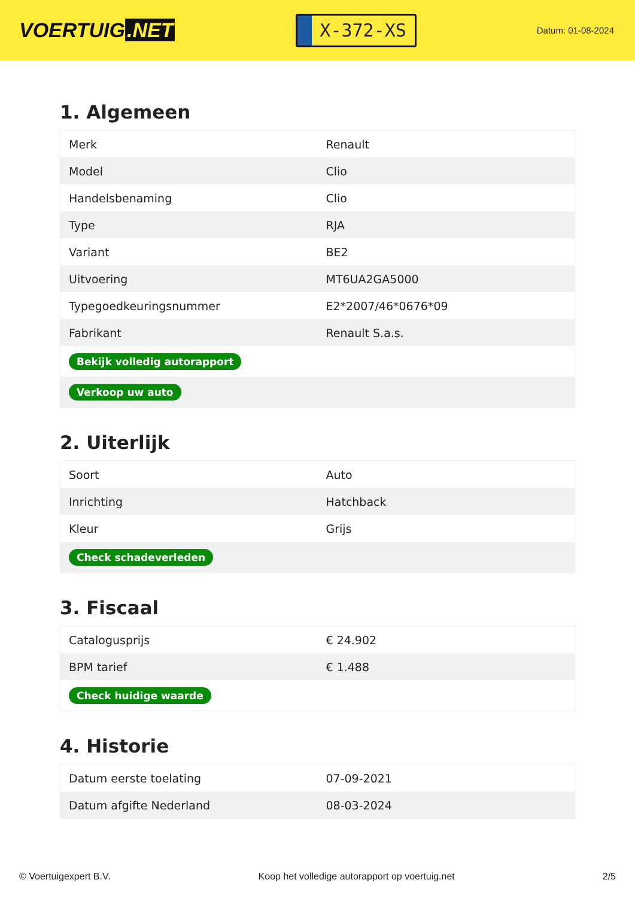VOERTUIG.NET
X-372-XS
Datum: 01-08-2024
1. Algemeen
| Merk | Renault |
| Model | Clio |
| Handelsbenaming | Clio |
| Type | RJA |
| Variant | BE2 |
| Uitvoering | MT6UA2GA5000 |
| Typegoedkeuringsnummer | E2*2007/46*0676*09 |
| Fabrikant | Renault S.a.s. |
| Bekijk volledig autorapport | |
| Verkoop uw auto | |
2. Uiterlijk
| Soort | Auto |
| Inrichting | Hatchback |
| Kleur | Grijs |
| Check schadeverleden | |
3. Fiscaal
| Catalogusprijs | € 24.902 |
| BPM tarief | € 1.488 |
| Check huidige waarde | |
4. Historie
| Datum eerste toelating | 07-09-2021 |
| Datum afgifte Nederland | 08-03-2024 |
© Voertuigexpert B.V. Koop het volledige autorapport op voertuig.net 2/5